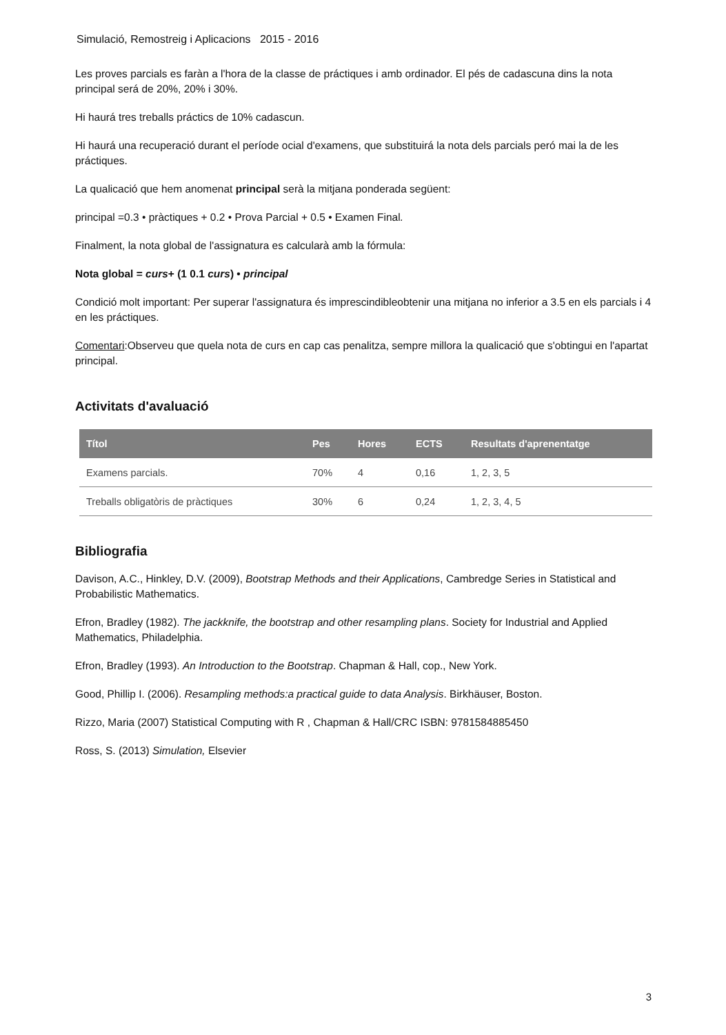Simulació, Remostreig i Aplicacions 2015 - 2016
Les proves parcials es faràn a l'hora de la classe de práctiques i amb ordinador. El pés de cadascuna dins la nota principal será de 20%, 20% i 30%.
Hi haurá tres treballs práctics de 10% cadascun.
Hi haurá una recuperació durant el període ocial d'examens, que substituirá la nota dels parcials peró mai la de les práctiques.
La qualicació que hem anomenat principal serà la mitjana ponderada següent:
principal =0.3 • pràctiques + 0.2 • Prova Parcial + 0.5 • Examen Final.
Finalment, la nota global de l'assignatura es calcularà amb la fórmula:
Nota global = curs+ (1 0.1 curs) • principal
Condició molt important: Per superar l'assignatura és imprescindibleobtenir una mitjana no inferior a 3.5 en els parcials i 4 en les práctiques.
Comentari:Observeu que quela nota de curs en cap cas penalitza, sempre millora la qualicació que s'obtingui en l'apartat principal.
Activitats d'avaluació
| Títol | Pes | Hores | ECTS | Resultats d'aprenentatge |
| --- | --- | --- | --- | --- |
| Examens parcials. | 70% | 4 | 0,16 | 1, 2, 3, 5 |
| Treballs obligatòris de pràctiques | 30% | 6 | 0,24 | 1, 2, 3, 4, 5 |
Bibliografia
Davison, A.C., Hinkley, D.V. (2009), Bootstrap Methods and their Applications, Cambredge Series in Statistical and Probabilistic Mathematics.
Efron, Bradley (1982). The jackknife, the bootstrap and other resampling plans. Society for Industrial and Applied Mathematics, Philadelphia.
Efron, Bradley (1993). An Introduction to the Bootstrap. Chapman & Hall, cop., New York.
Good, Phillip I. (2006). Resampling methods:a practical guide to data Analysis. Birkhäuser, Boston.
Rizzo, Maria (2007) Statistical Computing with R , Chapman & Hall/CRC ISBN: 9781584885450
Ross, S. (2013) Simulation, Elsevier
3